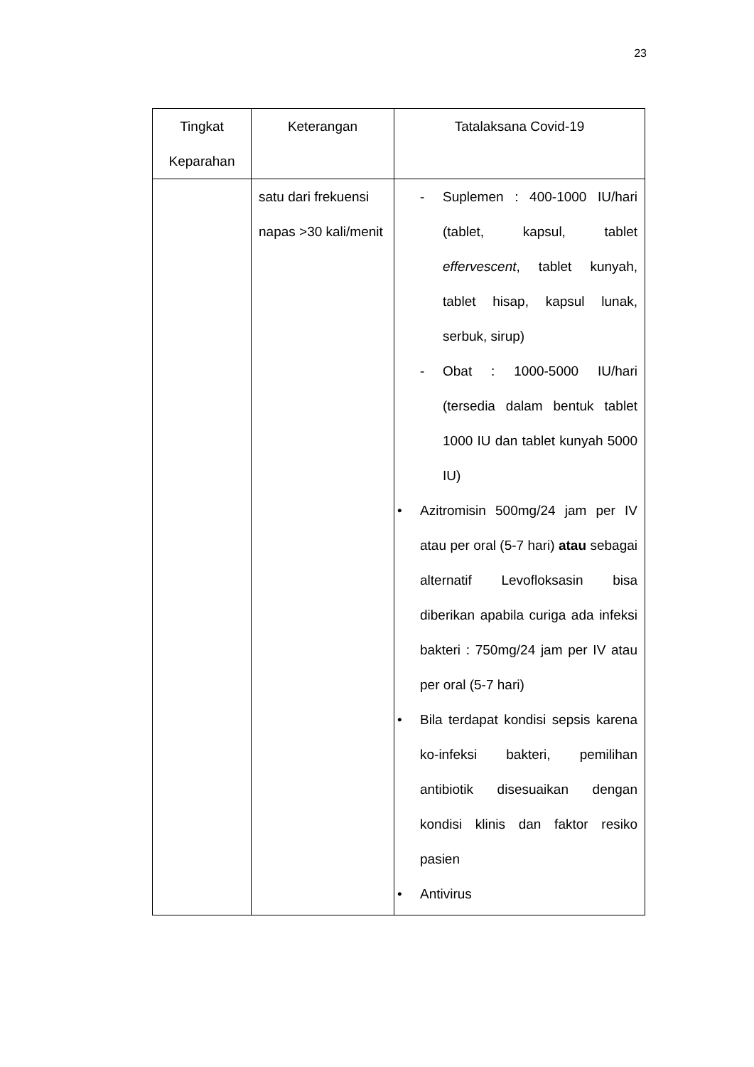23
| Tingkat Keparahan | Keterangan | Tatalaksana Covid-19 |
| --- | --- | --- |
| | satu dari frekuensi napas >30 kali/menit | - Suplemen : 400-1000 IU/hari (tablet, kapsul, tablet effervescent , tablet kunyah, tablet hisap, kapsul lunak, serbuk, sirup) - Obat : 1000-5000 IU/hari (tersedia dalam bentuk tablet 1000 IU dan tablet kunyah 5000 IU) • Azitromisin 500mg/24 jam per IV atau per oral (5-7 hari) atau sebagai alternatif Levofloksasin bisa diberikan apabila curiga ada infeksi bakteri : 750mg/24 jam per IV atau per oral (5-7 hari) • Bila terdapat kondisi sepsis karena ko-infeksi bakteri, pemilihan antibiotik disesuaikan dengan kondisi klinis dan faktor resiko pasien • Antivirus |